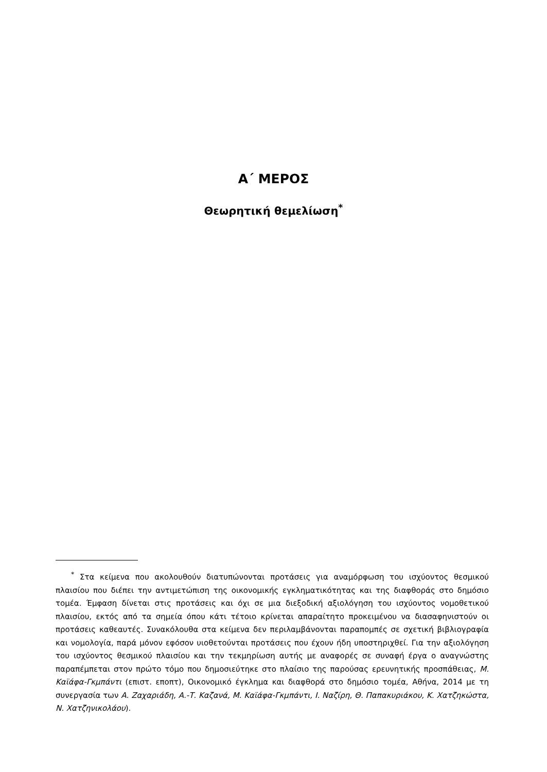Α΄ ΜΕΡΟΣ
Θεωρητική θεμελίωση<sup>*</sup>
<sup>*</sup> Στα κείμενα που ακολουθούν διατυπώνονται προτάσεις για αναμόρφωση του ισχύοντος θεσμικού πλαισίου που διέπει την αντιμετώπιση της οικονομικής εγκληματικότητας και της διαφθοράς στο δημόσιο τομέα. Έμφαση δίνεται στις προτάσεις και όχι σε μια διεξοδική αξιολόγηση του ισχύοντος νομοθετικού πλαισίου, εκτός από τα σημεία όπου κάτι τέτοιο κρίνεται απαραίτητο προκειμένου να διασαφηνιστούν οι προτάσεις καθεαυτές. Συνακόλουθα στα κείμενα δεν περιλαμβάνονται παραπομπές σε σχετική βιβλιογραφία και νομολογία, παρά μόνον εφόσον υιοθετούνται προτάσεις που έχουν ήδη υποστηριχθεί. Για την αξιολόγηση του ισχύοντος θεσμικού πλαισίου και την τεκμηρίωση αυτής με αναφορές σε συναφή έργα ο αναγνώστης παραπέμπεται στον πρώτο τόμο που δημοσιεύτηκε στο πλαίσιο της παρούσας ερευνητικής προσπάθειας, Μ. Καϊάφα-Γκμπάντι (επιστ. εποπτ), Οικονομικό έγκλημα και διαφθορά στο δημόσιο τομέα, Αθήνα, 2014 με τη συνεργασία των Α. Ζαχαριάδη, Α.-Τ. Καζανά, Μ. Καϊάφα-Γκμπάντι, Ι. Ναζίρη, Θ. Παπακυριάκου, Κ. Χατζηκώστα, Ν. Χατζηνικολάου).